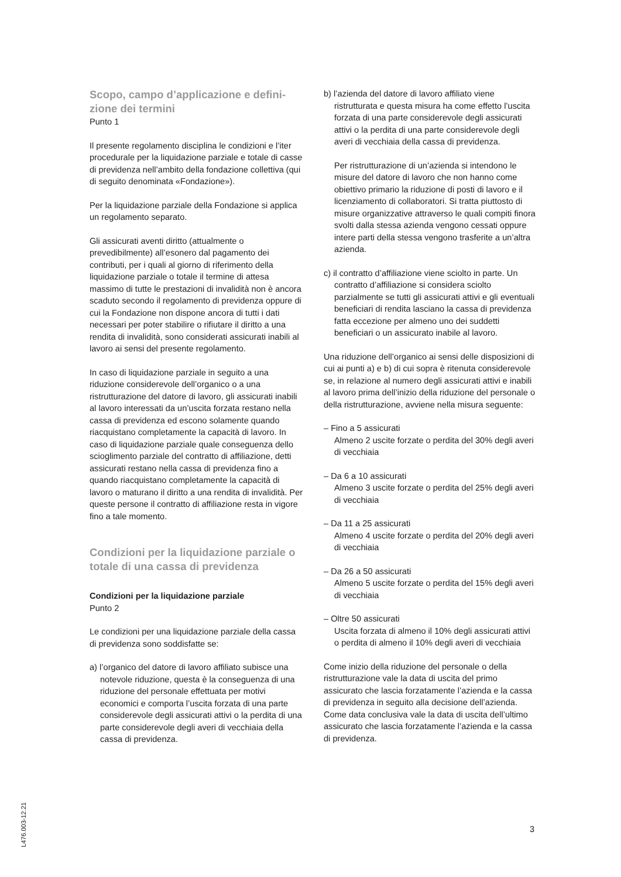Scopo, campo d’applicazione e defini-
zione dei termini
Punto 1
Il presente regolamento disciplina le condizioni e l’iter procedurale per la liquidazione parziale e totale di casse di previdenza nell’ambito della fondazione collettiva (qui di seguito denominata «Fondazione»).
Per la liquidazione parziale della Fondazione si applica un regolamento separato.
Gli assicurati aventi diritto (attualmente o prevedibilmente) all’esonero dal pagamento dei contributi, per i quali al giorno di riferimento della liquidazione parziale o totale il termine di attesa massimo di tutte le prestazioni di invalidità non è ancora scaduto secondo il regolamento di previdenza oppure di cui la Fondazione non dispone ancora di tutti i dati necessari per poter stabilire o rifiutare il diritto a una rendita di invalidità, sono considerati assicurati inabili al lavoro ai sensi del presente regolamento.
In caso di liquidazione parziale in seguito a una riduzione considerevole dell’organico o a una ristrutturazione del datore di lavoro, gli assicurati inabili al lavoro interessati da un’uscita forzata restano nella cassa di previdenza ed escono solamente quando riacquistano completamente la capacità di lavoro. In caso di liquidazione parziale quale conseguenza dello scioglimento parziale del contratto di affiliazione, detti assicurati restano nella cassa di previdenza fino a quando riacquistano completamente la capacità di lavoro o maturano il diritto a una rendita di invalidità. Per queste persone il contratto di affiliazione resta in vigore fino a tale momento.
Condizioni per la liquidazione parziale o totale di una cassa di previdenza
Condizioni per la liquidazione parziale
Punto 2
Le condizioni per una liquidazione parziale della cassa di previdenza sono soddisfatte se:
a) l’organico del datore di lavoro affiliato subisce una notevole riduzione, questa è la conseguenza di una riduzione del personale effettuata per motivi economici e comporta l’uscita forzata di una parte considerevole degli assicurati attivi o la perdita di una parte considerevole degli averi di vecchiaia della cassa di previdenza.
b) l’azienda del datore di lavoro affiliato viene ristrutturata e questa misura ha come effetto l’uscita forzata di una parte considerevole degli assicurati attivi o la perdita di una parte considerevole degli averi di vecchiaia della cassa di previdenza.
Per ristrutturazione di un’azienda si intendono le misure del datore di lavoro che non hanno come obiettivo primario la riduzione di posti di lavoro e il licenziamento di collaboratori. Si tratta piuttosto di misure organizzative attraverso le quali compiti finora svolti dalla stessa azienda vengono cessati oppure intere parti della stessa vengono trasferite a un’altra azienda.
c) il contratto d’affiliazione viene sciolto in parte. Un contratto d’affiliazione si considera sciolto parzialmente se tutti gli assicurati attivi e gli eventuali beneficiari di rendita lasciano la cassa di previdenza fatta eccezione per almeno uno dei suddetti beneficiari o un assicurato inabile al lavoro.
Una riduzione dell’organico ai sensi delle disposizioni di cui ai punti a) e b) di cui sopra è ritenuta considerevole se, in relazione al numero degli assicurati attivi e inabili al lavoro prima dell’inizio della riduzione del personale o della ristrutturazione, avviene nella misura seguente:
– Fino a 5 assicurati
Almeno 2 uscite forzate o perdita del 30% degli averi di vecchiaia
– Da 6 a 10 assicurati
Almeno 3 uscite forzate o perdita del 25% degli averi di vecchiaia
– Da 11 a 25 assicurati
Almeno 4 uscite forzate o perdita del 20% degli averi di vecchiaia
– Da 26 a 50 assicurati
Almeno 5 uscite forzate o perdita del 15% degli averi di vecchiaia
– Oltre 50 assicurati
Uscita forzata di almeno il 10% degli assicurati attivi o perdita di almeno il 10% degli averi di vecchiaia
Come inizio della riduzione del personale o della ristrutturazione vale la data di uscita del primo assicurato che lascia forzatamente l’azienda e la cassa di previdenza in seguito alla decisione dell’azienda. Come data conclusiva vale la data di uscita dell’ultimo assicurato che lascia forzatamente l’azienda e la cassa di previdenza.
L476.003-12.21
3